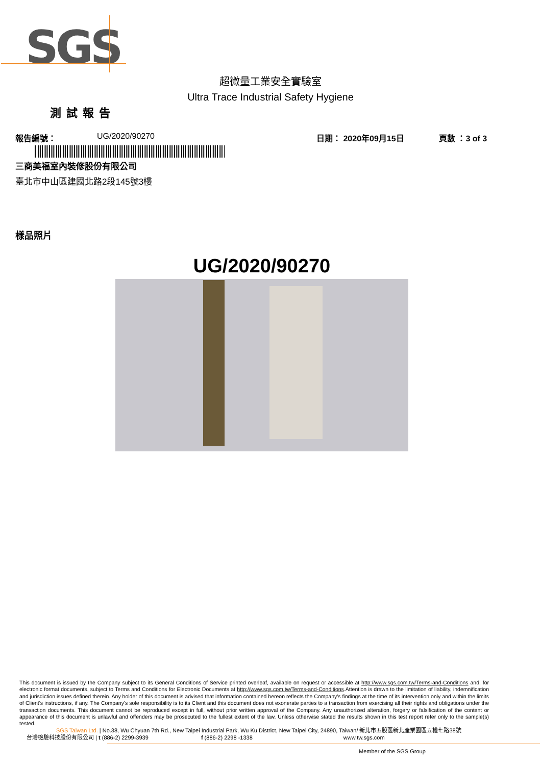SGS
超微量工業安全實驗室
Ultra Trace Industrial Safety Hygiene
測試報告
報告編號： UG/2020/90270 日期： 2020年09月15日 頁數 ：3 of 3
三商美福室內裝修股份有限公司
臺北市中山區建國北路2段145號3樓
樣品照片
UG/2020/90270
This document is issued by the Company subject to its General Conditions of Service printed overleaf, available on request or accessible at http://www.sgs.com.tw/Terms-and-Conditions and, for electronic format documents, subject to Terms and Conditions for Electronic Documents at http://www.sgs.com.tw/Terms-and-Conditions.Attention is drawn to the limitation of liability, indemnification and jurisdiction issues defined therein. Any holder of this document is advised that information contained hereon reflects the Company's findings at the time of its intervention only and within the limits of Client's instructions, if any. The Company's sole responsibility is to its Client and this document does not exonerate parties to a transaction from exercising all their rights and obligations under the transaction documents. This document cannot be reproduced except in full, without prior written approval of the Company. Any unauthorized alteration, forgery or falsification of the content or appearance of this document is unlawful and offenders may be prosecuted to the fullest extent of the law. Unless otherwise stated the results shown in this test report refer only to the sample(s) tested.
SGS Taiwan Ltd. | No.38, Wu Chyuan 7th Rd., New Taipei Industrial Park, Wu Ku District, New Taipei City, 24890, Taiwan/ 新北市五股區新北產業園區五權七路38號
台灣檢驗科技股份有限公司 | t (886-2) 2299-3939 f (886-2) 2298 -1338 www.tw.sgs.com
Member of the SGS Group